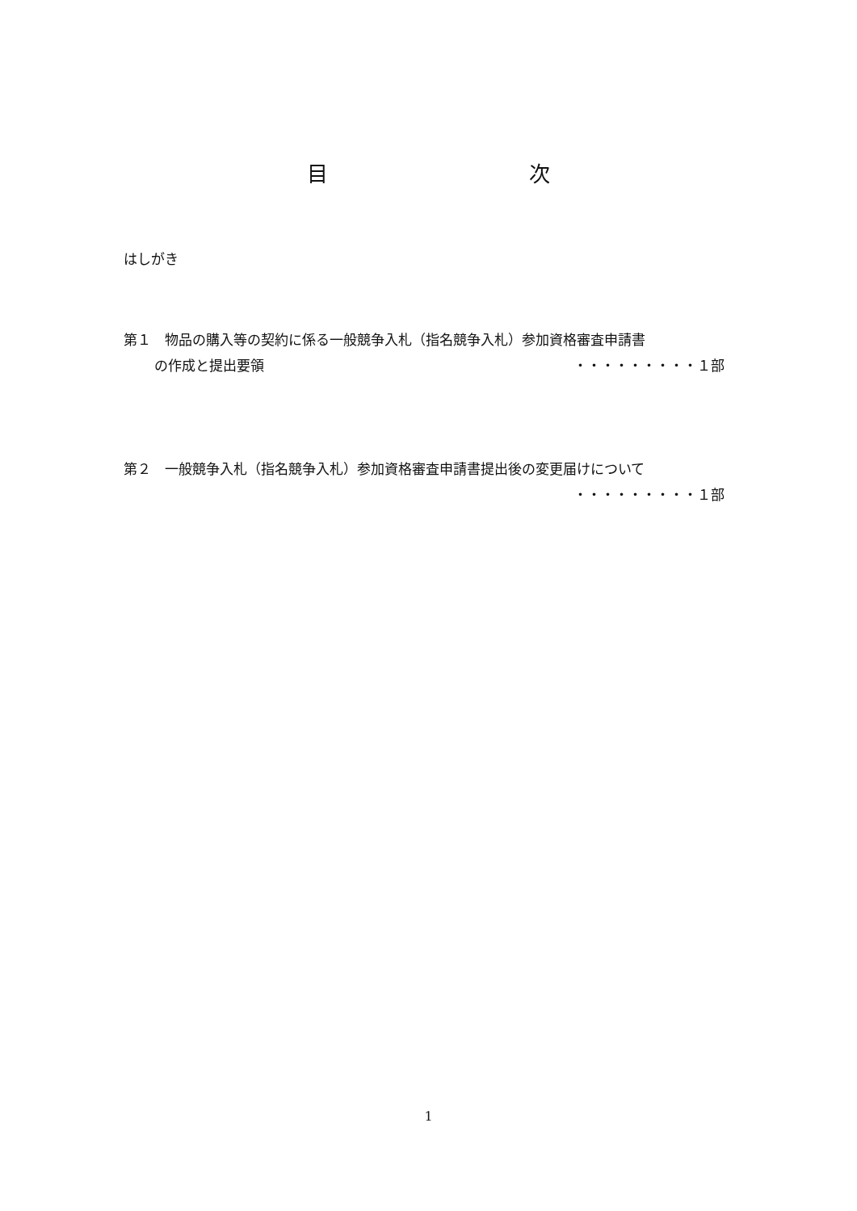目 次
はしがき
第１　物品の購入等の契約に係る一般競争入札（指名競争入札）参加資格審査申請書
の作成と提出要領 ・・・・・・・・・１部
第２　一般競争入札（指名競争入札）参加資格審査申請書提出後の変更届けについて
・・・・・・・・・１部
1